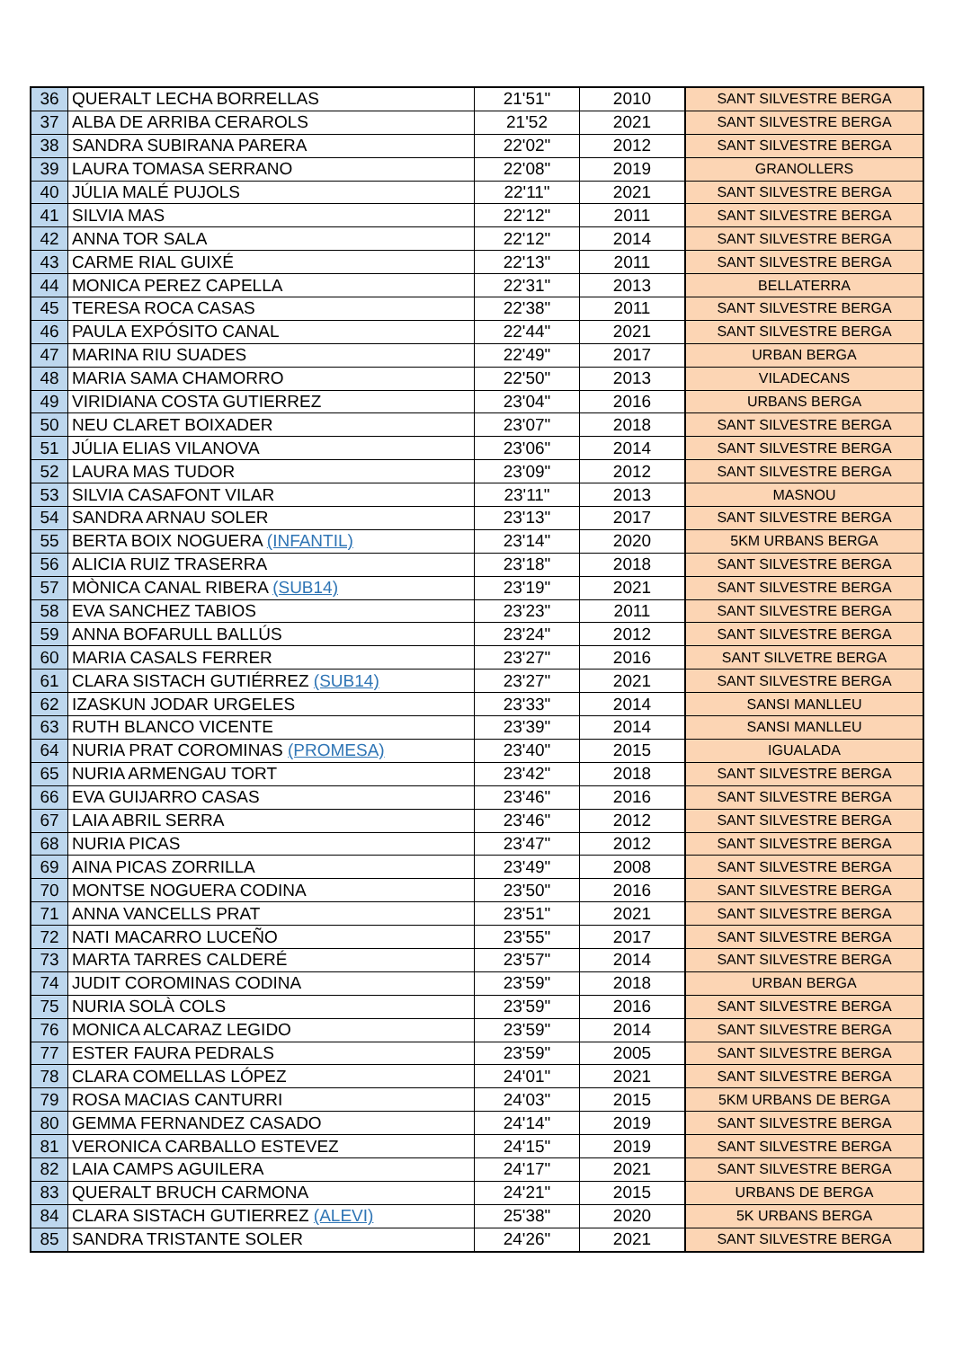| 36 | QUERALT LECHA BORRELLAS | 21'51" | 2010 | SANT SILVESTRE BERGA |
| 37 | ALBA DE ARRIBA CERAROLS | 21'52 | 2021 | SANT SILVESTRE BERGA |
| 38 | SANDRA SUBIRANA PARERA | 22'02" | 2012 | SANT SILVESTRE BERGA |
| 39 | LAURA TOMASA SERRANO | 22'08" | 2019 | GRANOLLERS |
| 40 | JÚLIA MALÉ PUJOLS | 22'11" | 2021 | SANT SILVESTRE BERGA |
| 41 | SILVIA MAS | 22'12" | 2011 | SANT SILVESTRE BERGA |
| 42 | ANNA TOR SALA | 22'12" | 2014 | SANT SILVESTRE BERGA |
| 43 | CARME RIAL GUIXÉ | 22'13" | 2011 | SANT SILVESTRE BERGA |
| 44 | MONICA PEREZ CAPELLA | 22'31" | 2013 | BELLATERRA |
| 45 | TERESA ROCA CASAS | 22'38" | 2011 | SANT SILVESTRE BERGA |
| 46 | PAULA EXPÓSITO CANAL | 22'44" | 2021 | SANT SILVESTRE BERGA |
| 47 | MARINA RIU SUADES | 22'49" | 2017 | URBAN BERGA |
| 48 | MARIA SAMA CHAMORRO | 22'50" | 2013 | VILADECANS |
| 49 | VIRIDIANA COSTA GUTIERREZ | 23'04" | 2016 | URBANS BERGA |
| 50 | NEU CLARET BOIXADER | 23'07" | 2018 | SANT SILVESTRE BERGA |
| 51 | JÚLIA ELIAS VILANOVA | 23'06" | 2014 | SANT SILVESTRE BERGA |
| 52 | LAURA MAS TUDOR | 23'09" | 2012 | SANT SILVESTRE BERGA |
| 53 | SILVIA CASAFONT VILAR | 23'11" | 2013 | MASNOU |
| 54 | SANDRA ARNAU SOLER | 23'13" | 2017 | SANT SILVESTRE BERGA |
| 55 | BERTA BOIX NOGUERA (INFANTIL) | 23'14" | 2020 | 5KM URBANS BERGA |
| 56 | ALICIA RUIZ TRASERRA | 23'18" | 2018 | SANT SILVESTRE BERGA |
| 57 | MÒNICA CANAL RIBERA (SUB14) | 23'19" | 2021 | SANT SILVESTRE BERGA |
| 58 | EVA SANCHEZ TABIOS | 23'23" | 2011 | SANT SILVESTRE BERGA |
| 59 | ANNA BOFARULL BALLÚS | 23'24" | 2012 | SANT SILVESTRE BERGA |
| 60 | MARIA CASALS FERRER | 23'27" | 2016 | SANT SILVETRE BERGA |
| 61 | CLARA SISTACH GUTIÉRREZ (SUB14) | 23'27" | 2021 | SANT SILVESTRE BERGA |
| 62 | IZASKUN JODAR URGELES | 23'33" | 2014 | SANSI MANLLEU |
| 63 | RUTH BLANCO VICENTE | 23'39" | 2014 | SANSI MANLLEU |
| 64 | NURIA PRAT COROMINAS (PROMESA) | 23'40" | 2015 | IGUALADA |
| 65 | NURIA ARMENGAU TORT | 23'42" | 2018 | SANT SILVESTRE BERGA |
| 66 | EVA GUIJARRO CASAS | 23'46" | 2016 | SANT SILVESTRE BERGA |
| 67 | LAIA ABRIL SERRA | 23'46" | 2012 | SANT SILVESTRE BERGA |
| 68 | NURIA PICAS | 23'47" | 2012 | SANT SILVESTRE BERGA |
| 69 | AINA PICAS ZORRILLA | 23'49" | 2008 | SANT SILVESTRE BERGA |
| 70 | MONTSE NOGUERA CODINA | 23'50" | 2016 | SANT SILVESTRE BERGA |
| 71 | ANNA VANCELLS PRAT | 23'51" | 2021 | SANT SILVESTRE BERGA |
| 72 | NATI MACARRO LUCEÑO | 23'55" | 2017 | SANT SILVESTRE BERGA |
| 73 | MARTA TARRES CALDERÉ | 23'57" | 2014 | SANT SILVESTRE BERGA |
| 74 | JUDIT COROMINAS CODINA | 23'59" | 2018 | URBAN BERGA |
| 75 | NURIA SOLÀ COLS | 23'59" | 2016 | SANT SILVESTRE BERGA |
| 76 | MONICA ALCARAZ LEGIDO | 23'59" | 2014 | SANT SILVESTRE BERGA |
| 77 | ESTER FAURA PEDRALS | 23'59" | 2005 | SANT SILVESTRE BERGA |
| 78 | CLARA COMELLAS LÓPEZ | 24'01" | 2021 | SANT SILVESTRE BERGA |
| 79 | ROSA MACIAS CANTURRI | 24'03" | 2015 | 5KM URBANS DE BERGA |
| 80 | GEMMA FERNANDEZ CASADO | 24'14" | 2019 | SANT SILVESTRE BERGA |
| 81 | VERONICA CARBALLO ESTEVEZ | 24'15" | 2019 | SANT SILVESTRE BERGA |
| 82 | LAIA CAMPS AGUILERA | 24'17" | 2021 | SANT SILVESTRE BERGA |
| 83 | QUERALT BRUCH CARMONA | 24'21" | 2015 | URBANS DE BERGA |
| 84 | CLARA SISTACH GUTIERREZ (ALEVI) | 25'38" | 2020 | 5K URBANS BERGA |
| 85 | SANDRA TRISTANTE SOLER | 24'26" | 2021 | SANT SILVESTRE BERGA |